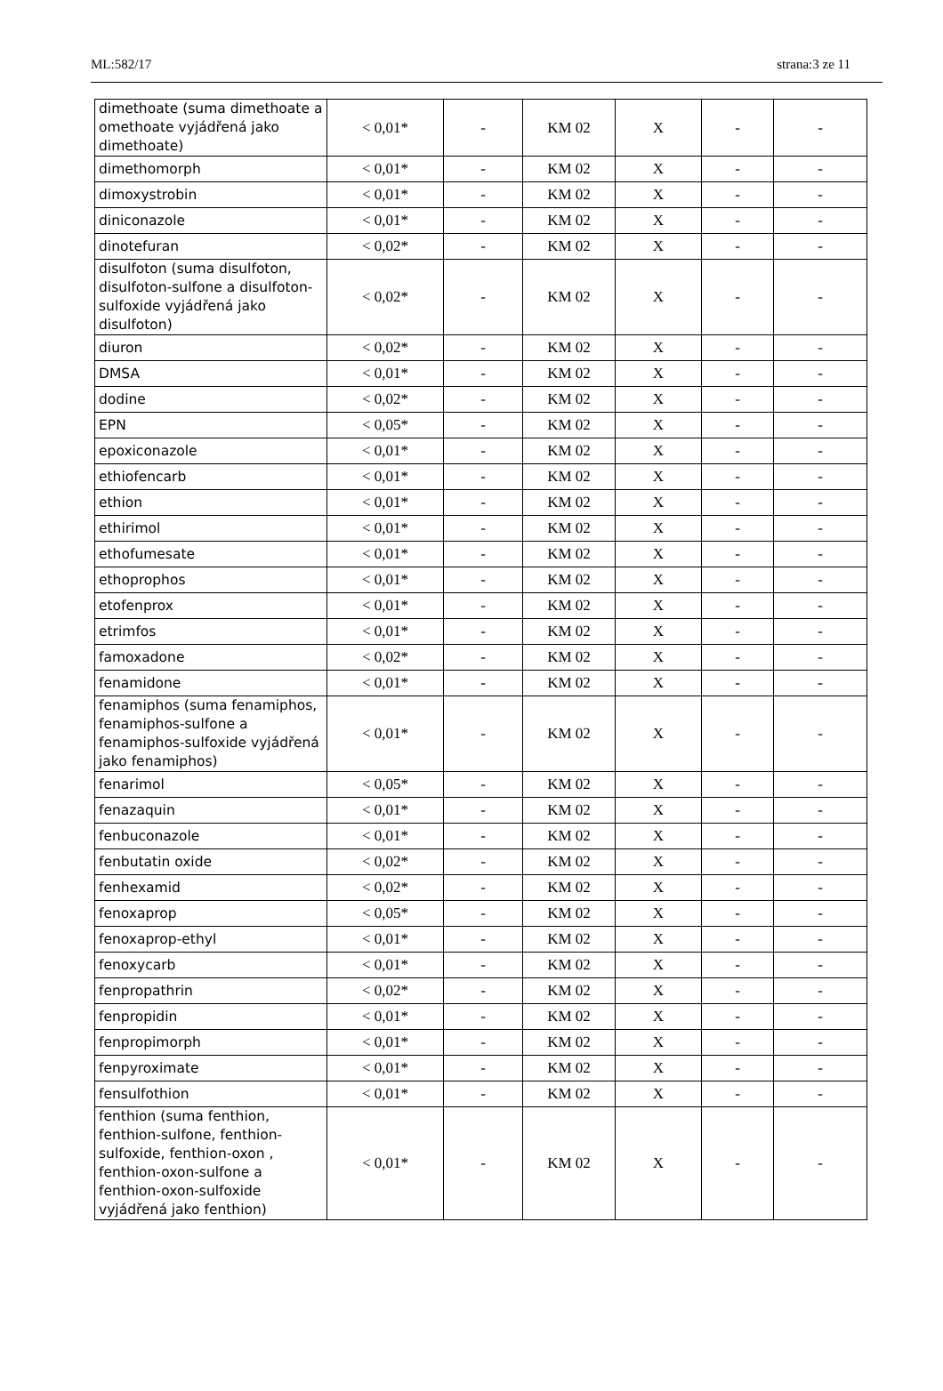ML:582/17 strana:3 ze 11
| dimethoate (suma dimethoate a omethoate vyjádřená jako dimethoate) | < 0,01* | - | KM 02 | X | - | - |
| dimethomorph | < 0,01* | - | KM 02 | X | - | - |
| dimoxystrobin | < 0,01* | - | KM 02 | X | - | - |
| diniconazole | < 0,01* | - | KM 02 | X | - | - |
| dinotefuran | < 0,02* | - | KM 02 | X | - | - |
| disulfoton (suma disulfoton, disulfoton-sulfone a disulfoton-sulfoxide vyjádřená jako disulfoton) | < 0,02* | - | KM 02 | X | - | - |
| diuron | < 0,02* | - | KM 02 | X | - | - |
| DMSA | < 0,01* | - | KM 02 | X | - | - |
| dodine | < 0,02* | - | KM 02 | X | - | - |
| EPN | < 0,05* | - | KM 02 | X | - | - |
| epoxiconazole | < 0,01* | - | KM 02 | X | - | - |
| ethiofencarb | < 0,01* | - | KM 02 | X | - | - |
| ethion | < 0,01* | - | KM 02 | X | - | - |
| ethirimol | < 0,01* | - | KM 02 | X | - | - |
| ethofumesate | < 0,01* | - | KM 02 | X | - | - |
| ethoprophos | < 0,01* | - | KM 02 | X | - | - |
| etofenprox | < 0,01* | - | KM 02 | X | - | - |
| etrimfos | < 0,01* | - | KM 02 | X | - | - |
| famoxadone | < 0,02* | - | KM 02 | X | - | - |
| fenamidone | < 0,01* | - | KM 02 | X | - | - |
| fenamiphos (suma fenamiphos, fenamiphos-sulfone a fenamiphos-sulfoxide vyjádřená jako fenamiphos) | < 0,01* | - | KM 02 | X | - | - |
| fenarimol | < 0,05* | - | KM 02 | X | - | - |
| fenazaquin | < 0,01* | - | KM 02 | X | - | - |
| fenbuconazole | < 0,01* | - | KM 02 | X | - | - |
| fenbutatin oxide | < 0,02* | - | KM 02 | X | - | - |
| fenhexamid | < 0,02* | - | KM 02 | X | - | - |
| fenoxaprop | < 0,05* | - | KM 02 | X | - | - |
| fenoxaprop-ethyl | < 0,01* | - | KM 02 | X | - | - |
| fenoxycarb | < 0,01* | - | KM 02 | X | - | - |
| fenpropathrin | < 0,02* | - | KM 02 | X | - | - |
| fenpropidin | < 0,01* | - | KM 02 | X | - | - |
| fenpropimorph | < 0,01* | - | KM 02 | X | - | - |
| fenpyroximate | < 0,01* | - | KM 02 | X | - | - |
| fensulfothion | < 0,01* | - | KM 02 | X | - | - |
| fenthion (suma fenthion, fenthion-sulfone, fenthion-sulfoxide, fenthion-oxon , fenthion-oxon-sulfone a fenthion-oxon-sulfoxide vyjádřená jako fenthion) | < 0,01* | - | KM 02 | X | - | - |